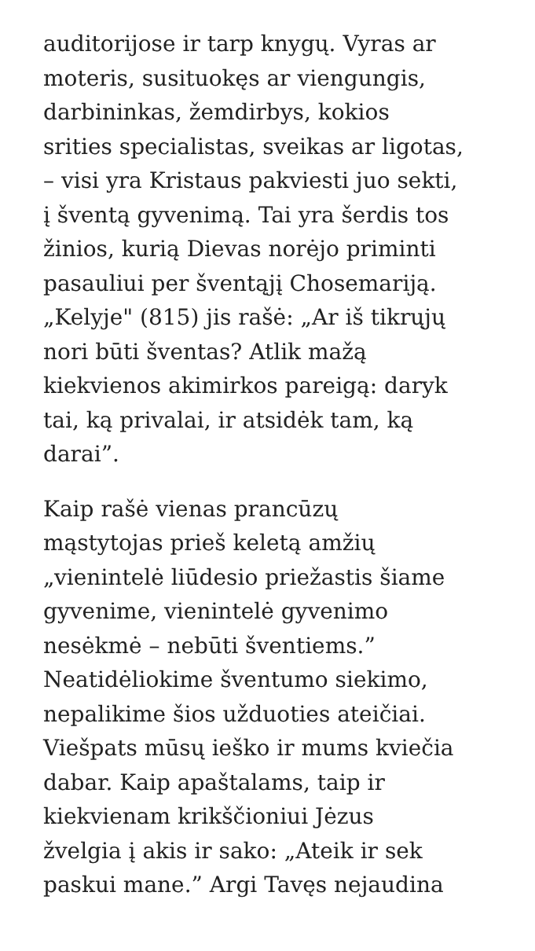auditorijose ir tarp knygų. Vyras ar
moteris, susituokęs ar viengungis,
darbininkas, žemdirbys, kokios
srities specialistas, sveikas ar ligotas,
– visi yra Kristaus pakviesti juo sekti,
į šventą gyvenimą. Tai yra šerdis tos
žinios, kurią Dievas norėjo priminti
pasauliui per šventąjį Chosemariją.
„Kelyje" (815) jis rašė: „Ar iš tikrųjų
nori būti šventas? Atlik mažą
kiekvienos akimirkos pareigą: daryk
tai, ką privalai, ir atsidėk tam, ką
darai”.
Kaip rašė vienas prancūzų
mąstytojas prieš keletą amžių
„vienintelė liūdesio priežastis šiame
gyvenime, vienintelė gyvenimo
nesėkmė – nebūti šventiems.”
Neatidėliokime šventumo siekimo,
nepalikime šios užduoties ateičiai.
Viešpats mūsų ieško ir mums kviečia
dabar. Kaip apaštalams, taip ir
kiekvienam krikščioniui Jėzus
žvelgia į akis ir sako: „Ateik ir sek
paskui mane.” Argi Tavęs nejaudina